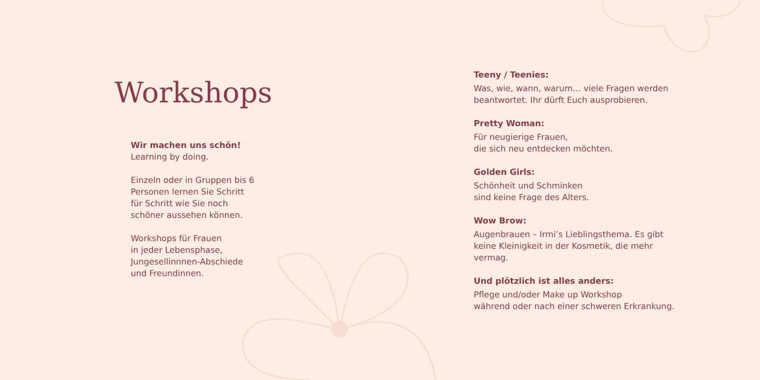Workshops
Wir machen uns schön! ♡
Learning by doing.
Einzeln oder in Gruppen bis 6
Personen lernen Sie Schritt
für Schritt wie Sie noch
schöner aussehen können.
Workshops für Frauen
in jeder Lebensphase,
Jungesellinnnen-Abschiede
und Freundinnen.
Teeny / Teenies:
Was, wie, wann, warum… viele Fragen werden
beantwortet. Ihr dürft Euch ausprobieren.
Pretty Woman:
Für neugierige Frauen,
die sich neu entdecken möchten.
Golden Girls:
Schönheit und Schminken
sind keine Frage des Alters.
Wow Brow:
Augenbrauen – Irmi’s Lieblingsthema. Es gibt
keine Kleinigkeit in der Kosmetik, die mehr vermag.
Und plötzlich ist alles anders:
Pflege und/oder Make up Workshop
während oder nach einer schweren Erkrankung.